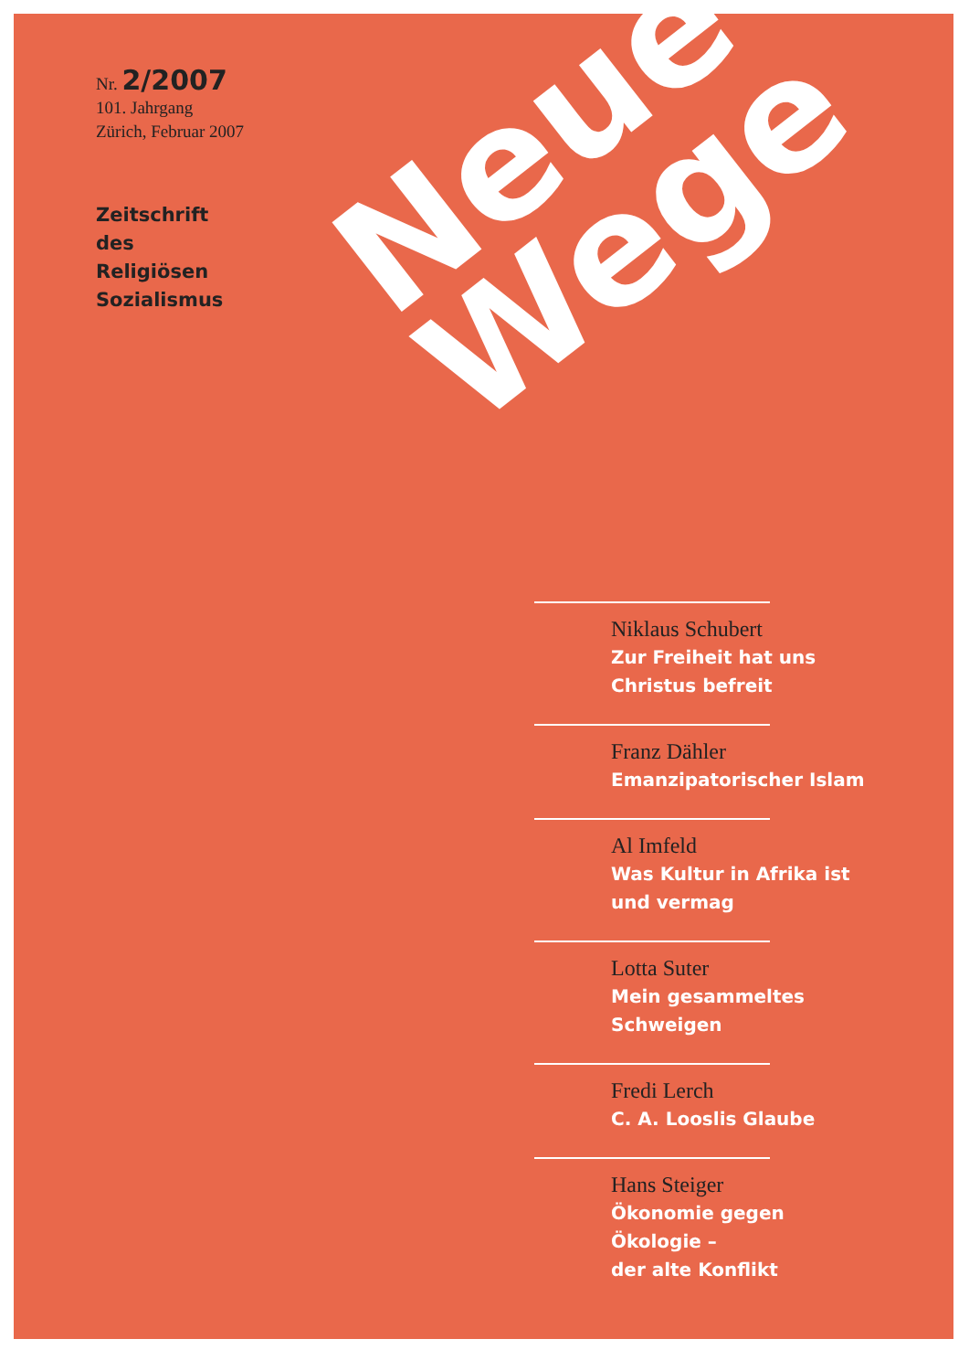Nr. 2/2007
101. Jahrgang
Zürich, Februar 2007
Zeitschrift
des
Religiösen
Sozialismus
Neue
Wege
Niklaus Schubert
Zur Freiheit hat uns
Christus befreit
Franz Dähler
Emanzipatorischer Islam
Al Imfeld
Was Kultur in Afrika ist
und vermag
Lotta Suter
Mein gesammeltes
Schweigen
Fredi Lerch
C. A. Looslis Glaube
Hans Steiger
Ökonomie gegen
Ökologie –
der alte Konflikt